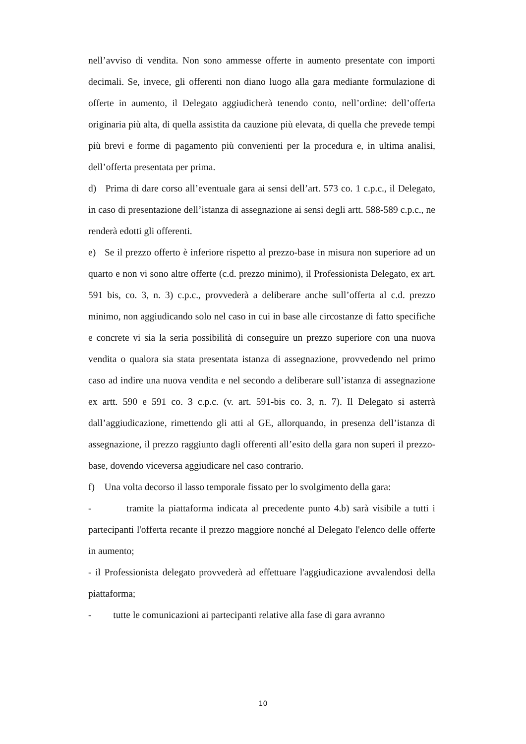nell’avviso di vendita. Non sono ammesse offerte in aumento presentate con importi decimali. Se, invece, gli offerenti non diano luogo alla gara mediante formulazione di offerte in aumento, il Delegato aggiudicherà tenendo conto, nell’ordine: dell’offerta originaria più alta, di quella assistita da cauzione più elevata, di quella che prevede tempi più brevi e forme di pagamento più convenienti per la procedura e, in ultima analisi, dell’offerta presentata per prima.
d) Prima di dare corso all’eventuale gara ai sensi dell’art. 573 co. 1 c.p.c., il Delegato, in caso di presentazione dell’istanza di assegnazione ai sensi degli artt. 588-589 c.p.c., ne renderà edotti gli offerenti.
e) Se il prezzo offerto è inferiore rispetto al prezzo-base in misura non superiore ad un quarto e non vi sono altre offerte (c.d. prezzo minimo), il Professionista Delegato, ex art. 591 bis, co. 3, n. 3) c.p.c., provvederà a deliberare anche sull’offerta al c.d. prezzo minimo, non aggiudicando solo nel caso in cui in base alle circostanze di fatto specifiche e concrete vi sia la seria possibilità di conseguire un prezzo superiore con una nuova vendita o qualora sia stata presentata istanza di assegnazione, provvedendo nel primo caso ad indire una nuova vendita e nel secondo a deliberare sull’istanza di assegnazione ex artt. 590 e 591 co. 3 c.p.c. (v. art. 591-bis co. 3, n. 7). Il Delegato si asterrà dall’aggiudicazione, rimettendo gli atti al GE, allorquando, in presenza dell’istanza di assegnazione, il prezzo raggiunto dagli offerenti all’esito della gara non superi il prezzo-base, dovendo viceversa aggiudicare nel caso contrario.
f) Una volta decorso il lasso temporale fissato per lo svolgimento della gara:
- tramite la piattaforma indicata al precedente punto 4.b) sarà visibile a tutti i partecipanti l'offerta recante il prezzo maggiore nonché al Delegato l'elenco delle offerte in aumento;
- il Professionista delegato provvederà ad effettuare l'aggiudicazione avvalendosi della piattaforma;
- tutte le comunicazioni ai partecipanti relative alla fase di gara avranno
10